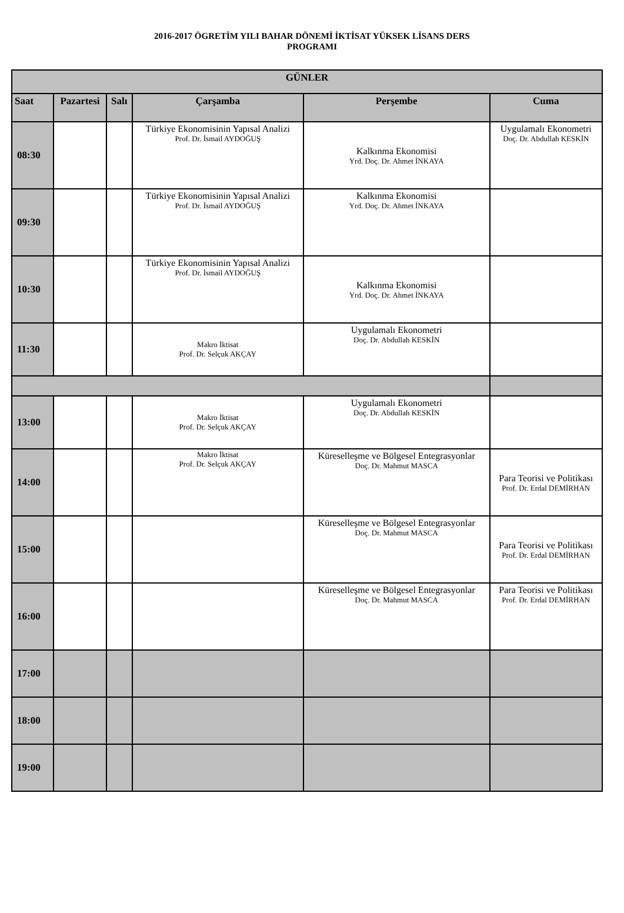2016-2017 ÖGRETİM YILI BAHAR DÖNEMİ İKTİSAT YÜKSEK LİSANS DERS
PROGRAMI
| GÜNLER | | | | | |
| --- | --- | --- | --- | --- | --- |
| Saat | Pazartesi | Salı | Çarşamba | Perşembe | Cuma |
| 08:30 | | | Türkiye Ekonomisinin Yapısal Analizi Prof. Dr. İsmail AYDOĞUŞ | Kalkınma Ekonomisi Yrd. Doç. Dr. Ahmet İNKAYA | Uygulamalı Ekonometri Doç. Dr. Abdullah KESKİN |
| 09:30 | | | Türkiye Ekonomisinin Yapısal Analizi Prof. Dr. İsmail AYDOĞUŞ | Kalkınma Ekonomisi Yrd. Doç. Dr. Ahmet İNKAYA | |
| 10:30 | | | Türkiye Ekonomisinin Yapısal Analizi Prof. Dr. İsmail AYDOĞUŞ | Kalkınma Ekonomisi Yrd. Doç. Dr. Ahmet İNKAYA | |
| 11:30 | | | Makro İktisat Prof. Dr. Selçuk AKÇAY | Uygulamalı Ekonometri Doç. Dr. Abdullah KESKİN | |
| 13:00 | | | Makro İktisat Prof. Dr. Selçuk AKÇAY | Uygulamalı Ekonometri Doç. Dr. Abdullah KESKİN | |
| 14:00 | | | Makro İktisat Prof. Dr. Selçuk AKÇAY | Küreselleşme ve Bölgesel Entegrasyonlar Doç. Dr. Mahmut MASCA | Para Teorisi ve Politikası Prof. Dr. Erdal DEMİRHAN |
| 15:00 | | | | Küreselleşme ve Bölgesel Entegrasyonlar Doç. Dr. Mahmut MASCA | Para Teorisi ve Politikası Prof. Dr. Erdal DEMİRHAN |
| 16:00 | | | | Küreselleşme ve Bölgesel Entegrasyonlar Doç. Dr. Mahmut MASCA | Para Teorisi ve Politikası Prof. Dr. Erdal DEMİRHAN |
| 17:00 | | | | | |
| 18:00 | | | | | |
| 19:00 | | | | | |